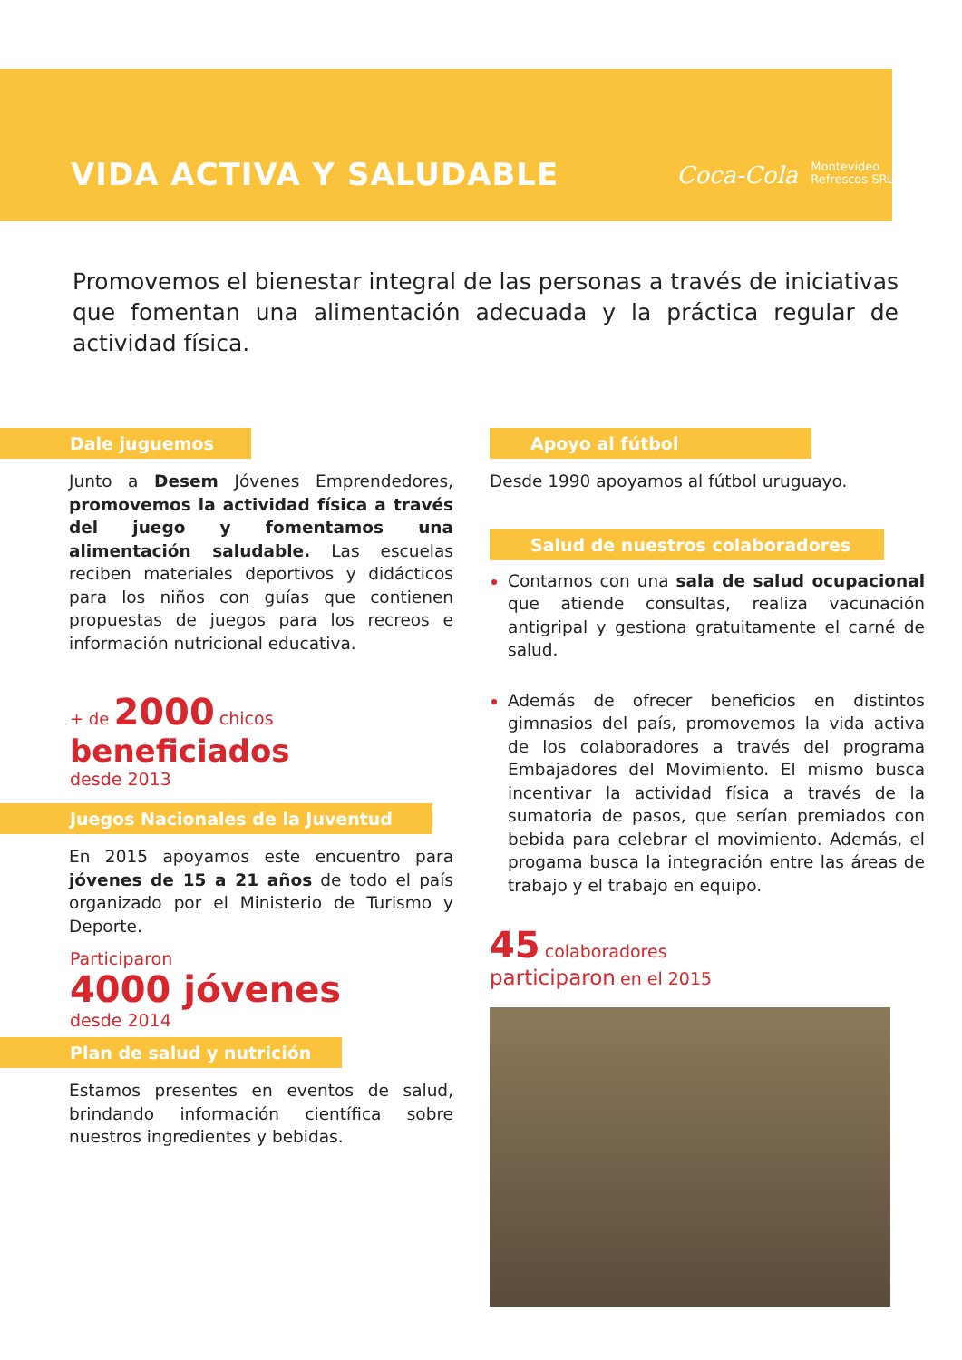VIDA ACTIVA Y SALUDABLE
Coca-Cola Montevideo
Refrescos SRL
Promovemos el bienestar integral de las personas a través de iniciativas que fomentan una alimentación adecuada y la práctica regular de actividad física.
Dale juguemos
Junto a Desem Jóvenes Emprendedores, promovemos la actividad física a través del juego y fomentamos una alimentación saludable. Las escuelas reciben materiales deportivos y didácticos para los niños con guías que contienen propuestas de juegos para los recreos e información nutricional educativa.
+ de 2000 chicos
beneficiados
desde 2013
Juegos Nacionales de la Juventud
En 2015 apoyamos este encuentro para jóvenes de 15 a 21 años de todo el país organizado por el Ministerio de Turismo y Deporte.
Participaron
4000 jóvenes
desde 2014
Plan de salud y nutrición
Estamos presentes en eventos de salud, brindando información científica sobre nuestros ingredientes y bebidas.
Apoyo al fútbol
Desde 1990 apoyamos al fútbol uruguayo.
Salud de nuestros colaboradores
Contamos con una sala de salud ocupacional que atiende consultas, realiza vacunación antigripal y gestiona gratuitamente el carné de salud.
Además de ofrecer beneficios en distintos gimnasios del país, promovemos la vida activa de los colaboradores a través del programa Embajadores del Movimiento. El mismo busca incentivar la actividad física a través de la sumatoria de pasos, que serían premiados con bebida para celebrar el movimiento. Además, el progama busca la integración entre las áreas de trabajo y el trabajo en equipo.
45 colaboradores
participaron en el 2015